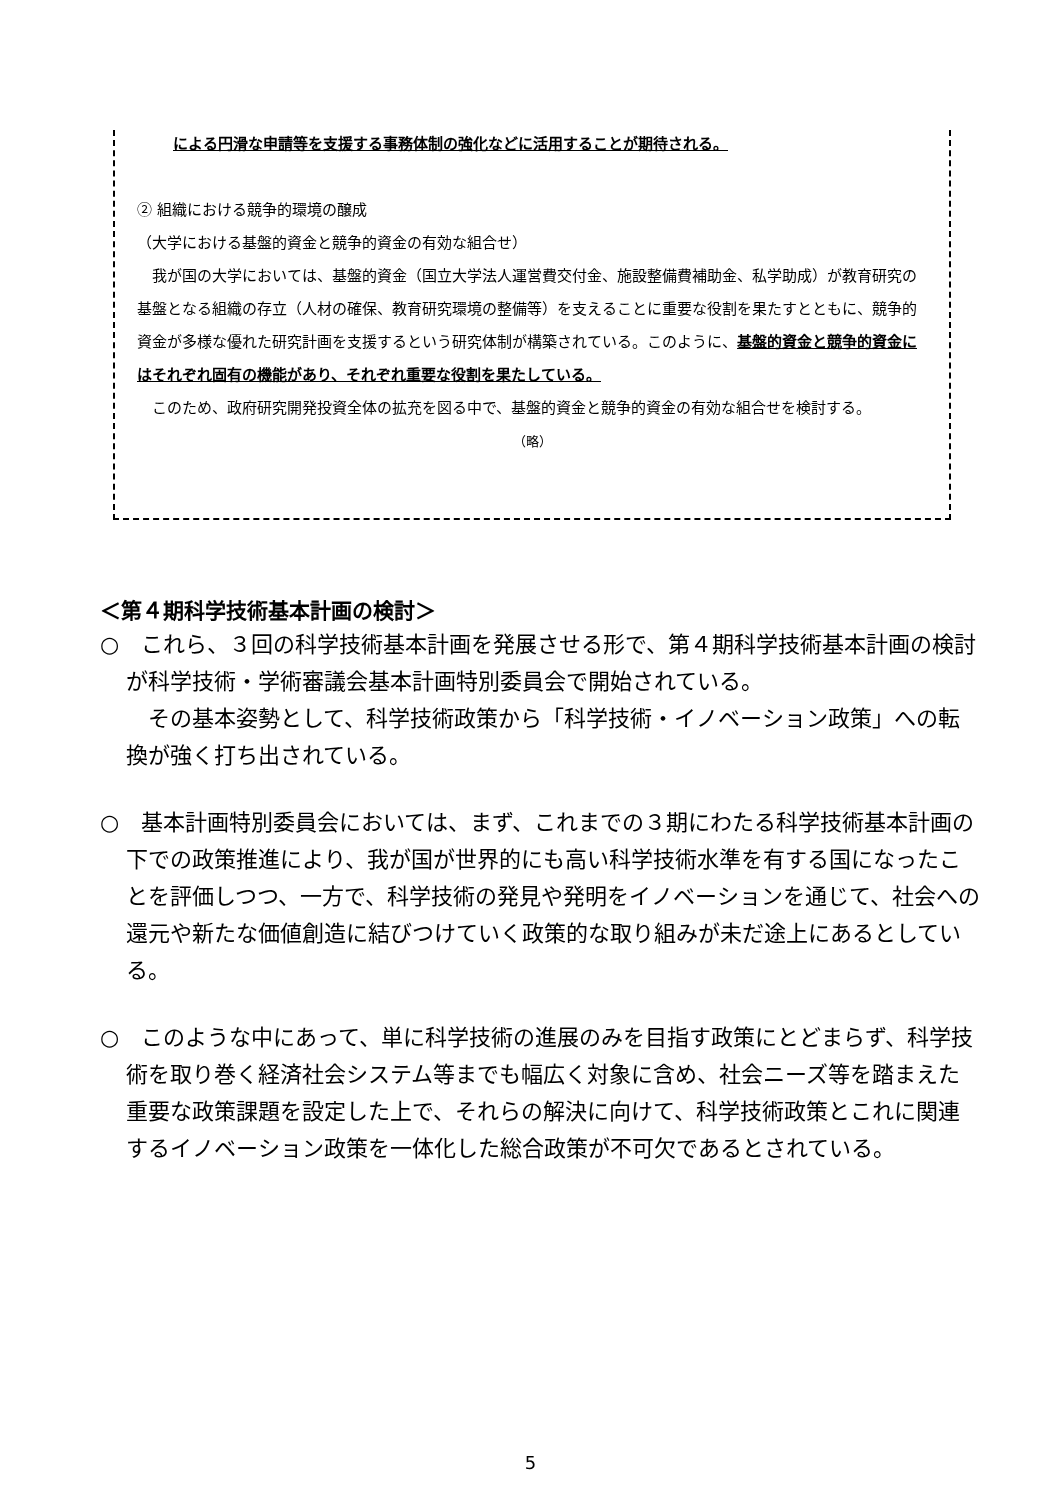による円滑な申請等を支援する事務体制の強化などに活用することが期待される。
② 組織における競争的環境の醸成
（大学における基盤的資金と競争的資金の有効な組合せ）
　我が国の大学においては、基盤的資金（国立大学法人運営費交付金、施設整備費補助金、私学助成）が教育研究の基盤となる組織の存立（人材の確保、教育研究環境の整備等）を支えることに重要な役割を果たすとともに、競争的資金が多様な優れた研究計画を支援するという研究体制が構築されている。このように、基盤的資金と競争的資金にはそれぞれ固有の機能があり、それぞれ重要な役割を果たしている。
　このため、政府研究開発投資全体の拡充を図る中で、基盤的資金と競争的資金の有効な組合せを検討する。
（略）
＜第４期科学技術基本計画の検討＞
○　これら、３回の科学技術基本計画を発展させる形で、第４期科学技術基本計画の検討が科学技術・学術審議会基本計画特別委員会で開始されている。
　その基本姿勢として、科学技術政策から「科学技術・イノベーション政策」への転換が強く打ち出されている。
○　基本計画特別委員会においては、まず、これまでの３期にわたる科学技術基本計画の下での政策推進により、我が国が世界的にも高い科学技術水準を有する国になったことを評価しつつ、一方で、科学技術の発見や発明をイノベーションを通じて、社会への還元や新たな価値創造に結びつけていく政策的な取り組みが未だ途上にあるとしている。
○　このような中にあって、単に科学技術の進展のみを目指す政策にとどまらず、科学技術を取り巻く経済社会システム等までも幅広く対象に含め、社会ニーズ等を踏まえた重要な政策課題を設定した上で、それらの解決に向けて、科学技術政策とこれに関連するイノベーション政策を一体化した総合政策が不可欠であるとされている。
5